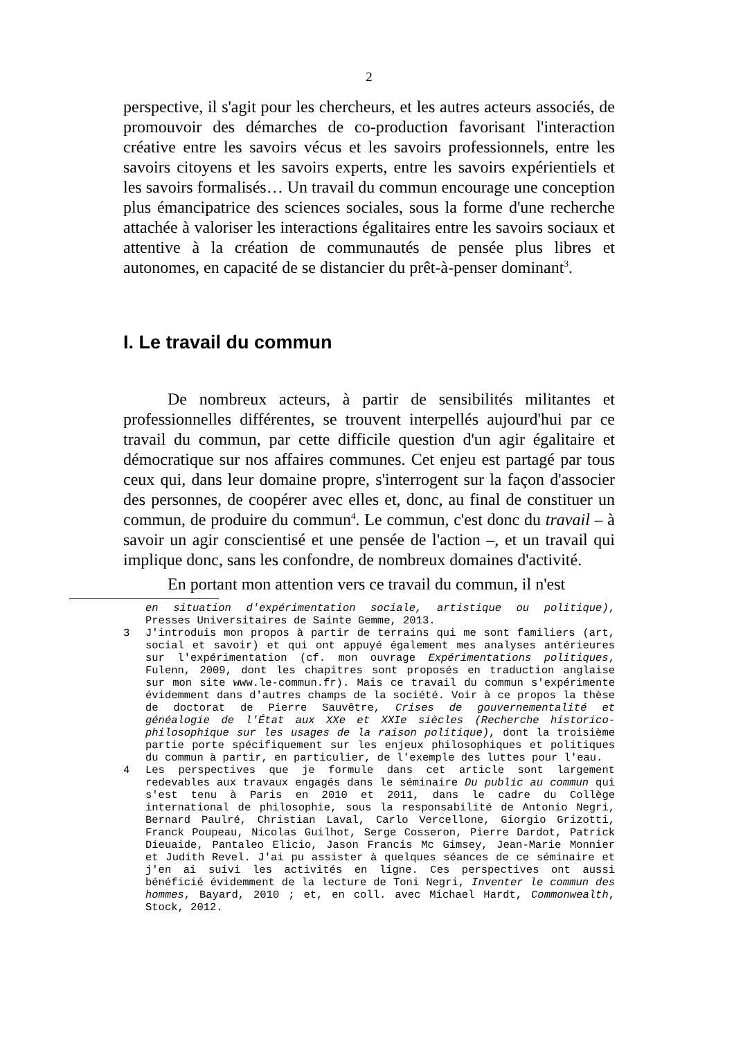2
perspective, il s'agit pour les chercheurs, et les autres acteurs associés, de promouvoir des démarches de co-production favorisant l'interaction créative entre les savoirs vécus et les savoirs professionnels, entre les savoirs citoyens et les savoirs experts, entre les savoirs expérientiels et les savoirs formalisés… Un travail du commun encourage une conception plus émancipatrice des sciences sociales, sous la forme d'une recherche attachée à valoriser les interactions égalitaires entre les savoirs sociaux et attentive à la création de communautés de pensée plus libres et autonomes, en capacité de se distancier du prêt-à-penser dominant<sup>3</sup>.
I. Le travail du commun
De nombreux acteurs, à partir de sensibilités militantes et professionnelles différentes, se trouvent interpellés aujourd'hui par ce travail du commun, par cette difficile question d'un agir égalitaire et démocratique sur nos affaires communes. Cet enjeu est partagé par tous ceux qui, dans leur domaine propre, s'interrogent sur la façon d'associer des personnes, de coopérer avec elles et, donc, au final de constituer un commun, de produire du commun<sup>4</sup>. Le commun, c'est donc du travail – à savoir un agir conscientisé et une pensée de l'action –, et un travail qui implique donc, sans les confondre, de nombreux domaines d'activité.
En portant mon attention vers ce travail du commun, il n'est
en situation d'expérimentation sociale, artistique ou politique), Presses Universitaires de Sainte Gemme, 2013.
3 J'introduis mon propos à partir de terrains qui me sont familiers (art, social et savoir) et qui ont appuyé également mes analyses antérieures sur l'expérimentation (cf. mon ouvrage Expérimentations politiques, Fulenn, 2009, dont les chapitres sont proposés en traduction anglaise sur mon site www.le-commun.fr). Mais ce travail du commun s'expérimente évidemment dans d'autres champs de la société. Voir à ce propos la thèse de doctorat de Pierre Sauvêtre, Crises de gouvernementalité et généalogie de l'État aux XXe et XXIe siècles (Recherche historico-philosophique sur les usages de la raison politique), dont la troisième partie porte spécifiquement sur les enjeux philosophiques et politiques du commun à partir, en particulier, de l'exemple des luttes pour l'eau.
4 Les perspectives que je formule dans cet article sont largement redevables aux travaux engagés dans le séminaire Du public au commun qui s'est tenu à Paris en 2010 et 2011, dans le cadre du Collège international de philosophie, sous la responsabilité de Antonio Negri, Bernard Paulré, Christian Laval, Carlo Vercellone, Giorgio Grizotti, Franck Poupeau, Nicolas Guilhot, Serge Cosseron, Pierre Dardot, Patrick Dieuaide, Pantaleo Elicio, Jason Francis Mc Gimsey, Jean-Marie Monnier et Judith Revel. J'ai pu assister à quelques séances de ce séminaire et j'en ai suivi les activités en ligne. Ces perspectives ont aussi bénéficié évidemment de la lecture de Toni Negri, Inventer le commun des hommes, Bayard, 2010 ; et, en coll. avec Michael Hardt, Commonwealth, Stock, 2012.